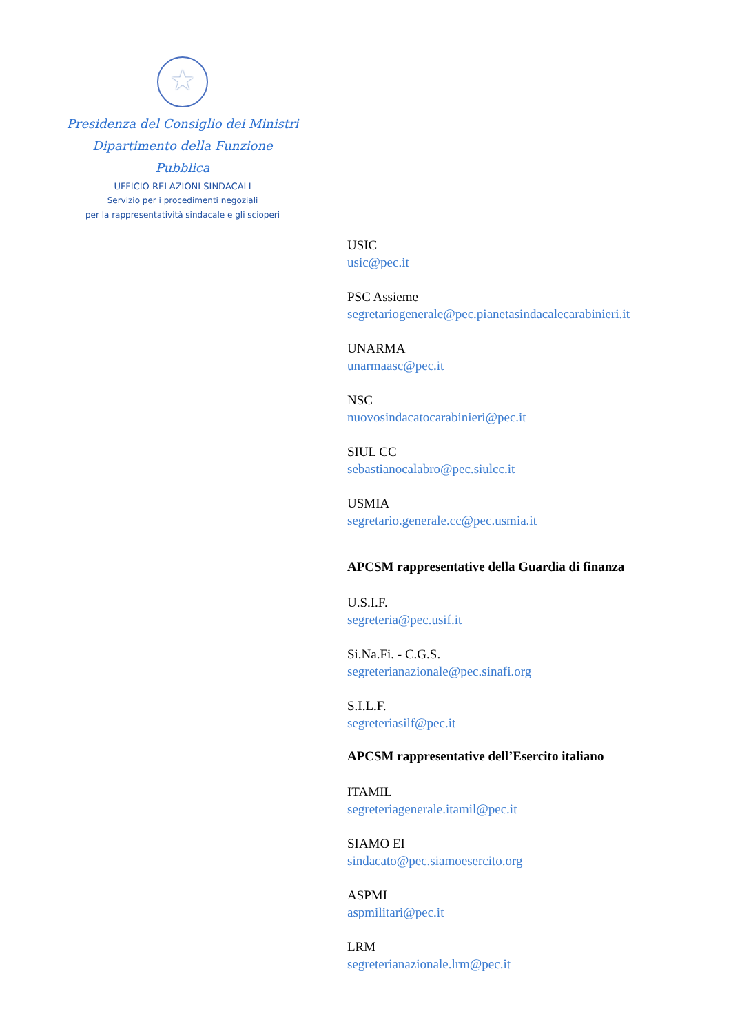★
Presidenza del Consiglio dei Ministri
Dipartimento della Funzione Pubblica
UFFICIO RELAZIONI SINDACALI
Servizio per i procedimenti negoziali
per la rappresentatività sindacale e gli scioperi
USIC
usic@pec.it
PSC Assieme
segretariogenerale@pec.pianetasindacalecarabinieri.it
UNARMA
unarmaasc@pec.it
NSC
nuovosindacatocarabinieri@pec.it
SIUL CC
sebastianocalabro@pec.siulcc.it
USMIA
segretario.generale.cc@pec.usmia.it
APCSM rappresentative della Guardia di finanza
U.S.I.F.
segreteria@pec.usif.it
Si.Na.Fi. - C.G.S.
segreterianazionale@pec.sinafi.org
S.I.L.F.
segreteriasilf@pec.it
APCSM rappresentative dell’Esercito italiano
ITAMIL
segreteriagenerale.itamil@pec.it
SIAMO EI
sindacato@pec.siamoesercito.org
ASPMI
aspmilitari@pec.it
LRM
segreterianazionale.lrm@pec.it